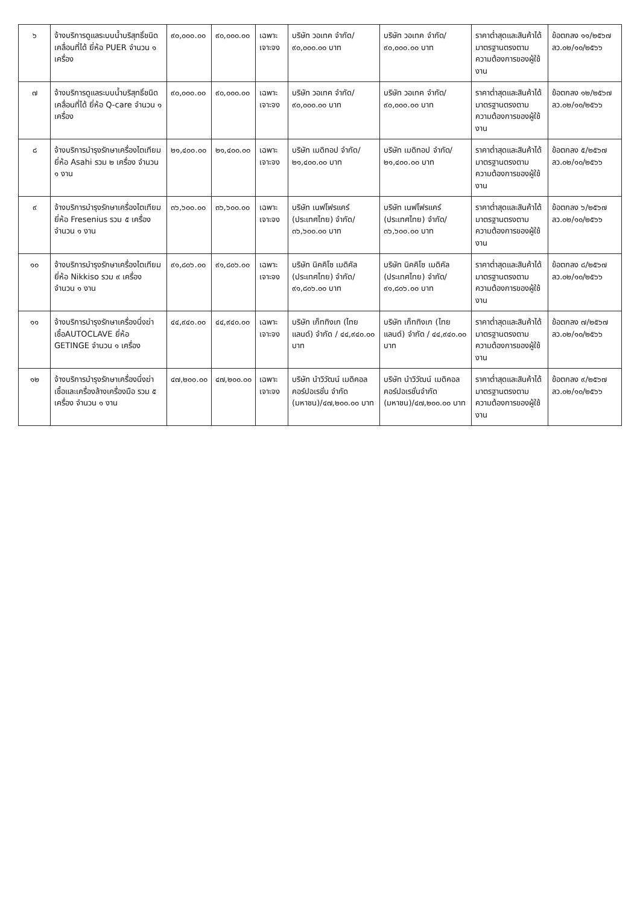| ๖ | จ้างบริการดูแลระบบน้ำบริสุทธิ์ชนิดเคลื่อนที่ได้ ยี่ห้อ PUER จำนวน ๑ เครื่อง | ๙๐,๐๐๐.๐๐ | ๙๐,๐๐๐.๐๐ | เฉพาะเจาะจง | บริษัท วอเทค จำกัด/ ๙๐,๐๐๐.๐๐ บาท | บริษัท วอเทค จำกัด/ ๙๐,๐๐๐.๐๐ บาท | ราคาต่ำสุดและสินค้าได้มาตรฐานตรงตามความต้องการของผู้ใช้งาน | ข้อตกลง ๑๑/๒๕๖๗ ลว.๐๒/๑๐/๒๕๖๖ |
| ๗ | จ้างบริการดูแลระบบน้ำบริสุทธิ์ชนิดเคลื่อนที่ได้ ยี่ห้อ Q-care จำนวน ๑ เครื่อง | ๙๐,๐๐๐.๐๐ | ๙๐,๐๐๐.๐๐ | เฉพาะเจาะจง | บริษัท วอเทค จำกัด/ ๙๐,๐๐๐.๐๐ บาท | บริษัท วอเทค จำกัด/ ๙๐,๐๐๐.๐๐ บาท | ราคาต่ำสุดและสินค้าได้มาตรฐานตรงตามความต้องการของผู้ใช้งาน | ข้อตกลง ๑๒/๒๕๖๗ ลว.๐๒/๑๐/๒๕๖๖ |
| ๘ | จ้างบริการบำรุงรักษาเครื่องไตเทียม ยี่ห้อ Asahi รวม ๒ เครื่อง จำนวน ๑ งาน | ๒๑,๔๐๐.๐๐ | ๒๑,๔๐๐.๐๐ | เฉพาะเจาะจง | บริษัท เมดิทอป จำกัด/ ๒๑,๔๐๐.๐๐ บาท | บริษัท เมดิทอป จำกัด/ ๒๑,๔๐๐.๐๐ บาท | ราคาต่ำสุดและสินค้าได้มาตรฐานตรงตามความต้องการของผู้ใช้งาน | ข้อตกลง ๕/๒๕๖๗ ลว.๐๒/๑๐/๒๕๖๖ |
| ๙ | จ้างบริการบำรุงรักษาเครื่องไตเทียม ยี่ห้อ Fresenius รวม ๕ เครื่อง จำนวน ๑ งาน | ๓๖,๖๐๐.๐๐ | ๓๖,๖๐๐.๐๐ | เฉพาะเจาะจง | บริษัท เนฟโฟรแคร์ (ประเทศไทย) จำกัด/ ๓๖,๖๐๐.๐๐ บาท | บริษัท เนฟโฟรแคร์ (ประเทศไทย) จำกัด/ ๓๖,๖๐๐.๐๐ บาท | ราคาต่ำสุดและสินค้าได้มาตรฐานตรงตามความต้องการของผู้ใช้งาน | ข้อตกลง ๖/๒๕๖๗ ลว.๐๒/๑๐/๒๕๖๖ |
| ๑๐ | จ้างบริการบำรุงรักษาเครื่องไตเทียม ยี่ห้อ Nikkiso รวม ๙ เครื่อง จำนวน ๑ งาน | ๙๑,๘๐๖.๐๐ | ๙๑,๘๐๖.๐๐ | เฉพาะเจาะจง | บริษัท นิคคิโซ เมดิคัล (ประเทศไทย) จำกัด/ ๙๑,๘๐๖.๐๐ บาท | บริษัท นิคคิโซ เมดิคัล (ประเทศไทย) จำกัด/ ๙๑,๘๐๖.๐๐ บาท | ราคาต่ำสุดและสินค้าได้มาตรฐานตรงตามความต้องการของผู้ใช้งาน | ข้อตกลง ๘/๒๕๖๗ ลว.๐๒/๑๐/๒๕๖๖ |
| ๑๑ | จ้างบริการบำรุงรักษาเครื่องนึ่งฆ่าเชื้อAUTOCLAVE ยี่ห้อ GETINGE จำนวน ๑ เครื่อง | ๔๔,๙๔๐.๐๐ | ๔๔,๙๔๐.๐๐ | เฉพาะเจาะจง | บริษัท เก็ททิงเก (ไทยแลนด์) จำกัด / ๔๔,๙๔๐.๐๐ บาท | บริษัท เก็ททิงเก (ไทยแลนด์) จำกัด / ๔๔,๙๔๐.๐๐ บาท | ราคาต่ำสุดและสินค้าได้มาตรฐานตรงตามความต้องการของผู้ใช้งาน | ข้อตกลง ๗/๒๕๖๗ ลว.๐๒/๑๐/๒๕๖๖ |
| ๑๒ | จ้างบริการบำรุงรักษาเครื่องนึ่งฆ่าเชื้อและเครื่องล้างเครื่องมือ รวม ๕ เครื่อง จำนวน ๑ งาน | ๔๗,๒๐๐.๐๐ | ๔๗,๒๐๐.๐๐ | เฉพาะเจาะจง | บริษัท นำวิวัฒน์ เมดิคอล คอร์ปอเรชั่น จำกัด (มหาชน)/๔๗,๒๐๐.๐๐ บาท | บริษัท นำวิวัฒน์ เมดิคอล คอร์ปอเรชั่นจำกัด (มหาชน)/๔๗,๒๐๐.๐๐ บาท | ราคาต่ำสุดและสินค้าได้มาตรฐานตรงตามความต้องการของผู้ใช้งาน | ข้อตกลง ๙/๒๕๖๗ ลว.๐๒/๑๐/๒๕๖๖ |